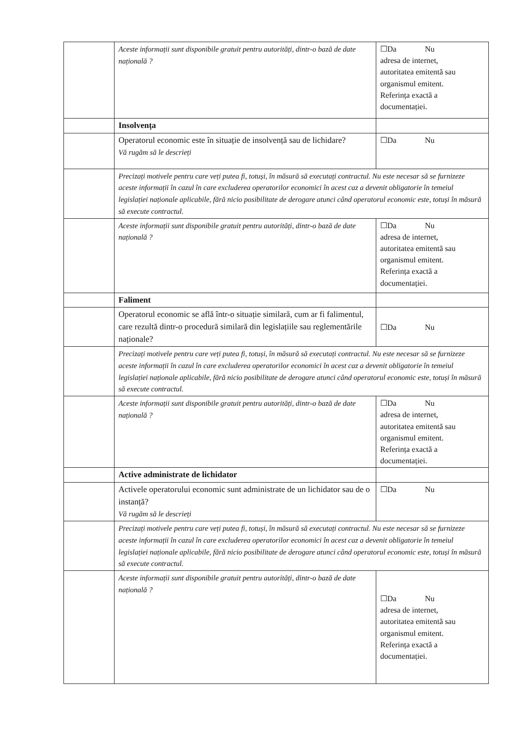| | Aceste informații sunt disponibile gratuit pentru autorități, dintr-o bază de date națională ? | ☐Da Nu adresa de internet, autoritatea emitentă sau organismul emitent. Referința exactă a documentației. |
| | Insolvența | |
| | Operatorul economic este în situație de insolvență sau de lichidare? Vă rugăm să le descrieți | ☐Da Nu |
| | Precizați motivele pentru care veți putea fi, totuși, în măsură să executați contractul. Nu este necesar să se furnizeze aceste informații în cazul în care excluderea operatorilor economici în acest caz a devenit obligatorie în temeiul legislației naționale aplicabile, fără nicio posibilitate de derogare atunci când operatorul economic este, totuși în măsură să execute contractul. | |
| | Aceste informații sunt disponibile gratuit pentru autorități, dintr-o bază de date națională ? | ☐Da Nu adresa de internet, autoritatea emitentă sau organismul emitent. Referința exactă a documentației. |
| | Faliment | |
| | Operatorul economic se află într-o situație similară, cum ar fi falimentul, care rezultă dintr-o procedură similară din legislațiile sau reglementările naționale? | ☐Da Nu |
| | Precizați motivele pentru care veți putea fi, totuși, în măsură să executați contractul. Nu este necesar să se furnizeze aceste informații în cazul în care excluderea operatorilor economici în acest caz a devenit obligatorie în temeiul legislației naționale aplicabile, fără nicio posibilitate de derogare atunci când operatorul economic este, totuși în măsură să execute contractul. | |
| | Aceste informații sunt disponibile gratuit pentru autorități, dintr-o bază de date națională ? | ☐Da Nu adresa de internet, autoritatea emitentă sau organismul emitent. Referința exactă a documentației. |
| | Active administrate de lichidator | |
| | Activele operatorului economic sunt administrate de un lichidator sau de o instanță? Vă rugăm să le descrieți | ☐Da Nu |
| | Precizați motivele pentru care veți putea fi, totuși, în măsură să executați contractul. Nu este necesar să se furnizeze aceste informații în cazul în care excluderea operatorilor economici în acest caz a devenit obligatorie în temeiul legislației naționale aplicabile, fără nicio posibilitate de derogare atunci când operatorul economic este, totuși în măsură să execute contractul. | |
| | Aceste informații sunt disponibile gratuit pentru autorități, dintr-o bază de date națională ? | ☐Da Nu adresa de internet, autoritatea emitentă sau organismul emitent. Referința exactă a documentației. |